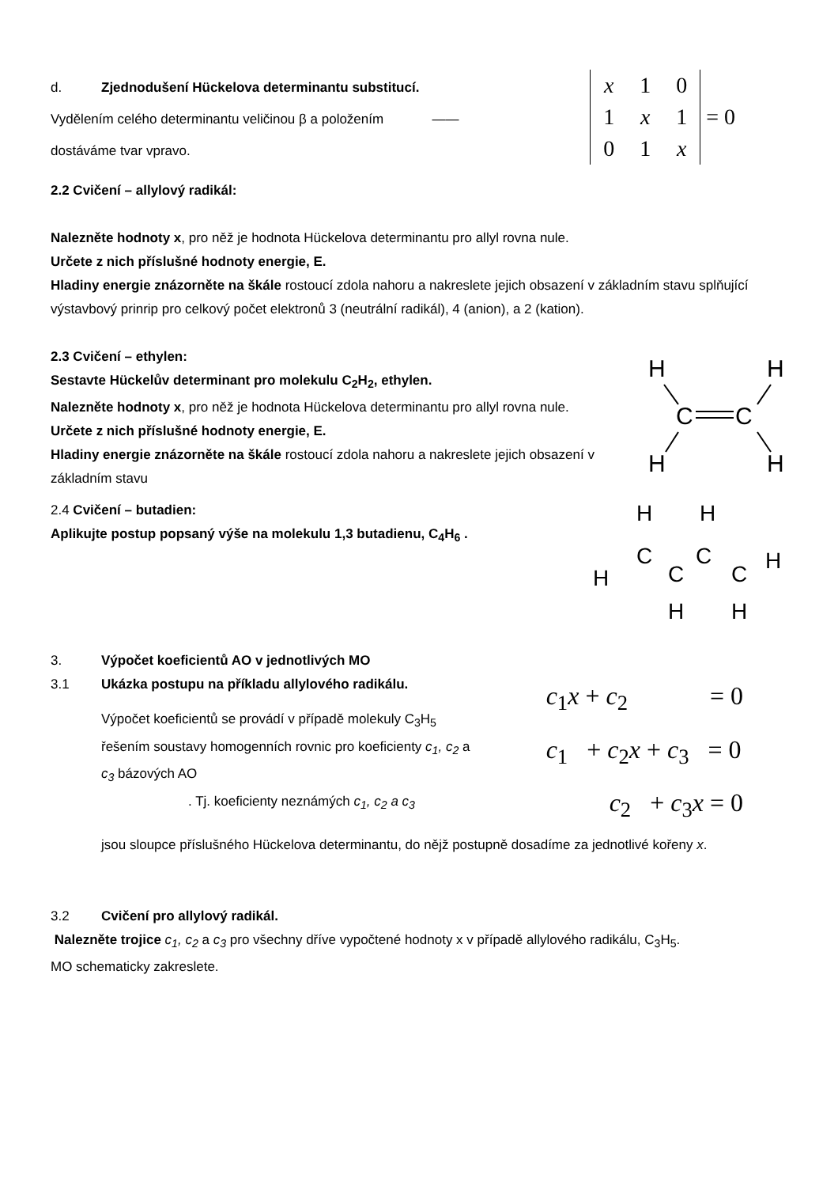d. Zjednodušení Hückelova determinantu substitucí.
Vydělením celého determinantu veličinou β a položením ——
dostáváme tvar vpravo.
| x | 1 | 0 |
| 1 | x | 1 |
| 0 | 1 | x |
= 0
2.2 Cvičení – allylový radikál:
Nalezněte hodnoty x, pro něž je hodnota Hückelova determinantu pro allyl rovna nule.
Určete z nich příslušné hodnoty energie, E.
Hladiny energie znázorněte na škále rostoucí zdola nahoru a nakreslete jejich obsazení v základním stavu splňující výstavbový prinrip pro celkový počet elektronů 3 (neutrální radikál), 4 (anion), a 2 (kation).
2.3 Cvičení – ethylen:
Sestavte Hückelův determinant pro molekulu C<sub>2</sub>H<sub>2</sub>, ethylen.
Nalezněte hodnoty x, pro něž je hodnota Hückelova determinantu pro allyl rovna nule.
Určete z nich příslušné hodnoty energie, E.
Hladiny energie znázorněte na škále rostoucí zdola nahoru a nakreslete jejich obsazení v základním stavu
H
H
H
H
C
C
2.4 Cvičení – butadien:
Aplikujte postup popsaný výše na molekulu 1,3 butadienu, C<sub>4</sub>H<sub>6</sub> .
H
H
C
C
C
C
H
H
H
H
3. Výpočet koeficientů AO v jednotlivých MO
3.1 Ukázka postupu na příkladu allylového radikálu.
Výpočet koeficientů se provádí v případě molekuly C<sub>3</sub>H<sub>5</sub> řešením soustavy homogenních rovnic pro koeficienty c<sub>1</sub>, c<sub>2</sub> a c<sub>3</sub> bázových AO
. Tj. koeficienty neznámých c<sub>1</sub>, c<sub>2</sub> a c<sub>3</sub>
c<sub>1</sub>x + c<sub>2</sub> = 0
c<sub>1</sub> + c<sub>2</sub>x + c<sub>3</sub> = 0
c<sub>2</sub> + c<sub>3</sub>x = 0
jsou sloupce příslušného Hückelova determinantu, do nějž postupně dosadíme za jednotlivé kořeny x.
3.2 Cvičení pro allylový radikál.
Nalezněte trojice c<sub>1</sub>, c<sub>2</sub> a c<sub>3</sub> pro všechny dříve vypočtené hodnoty x v případě allylového radikálu, C<sub>3</sub>H<sub>5</sub>.
MO schematicky zakreslete.